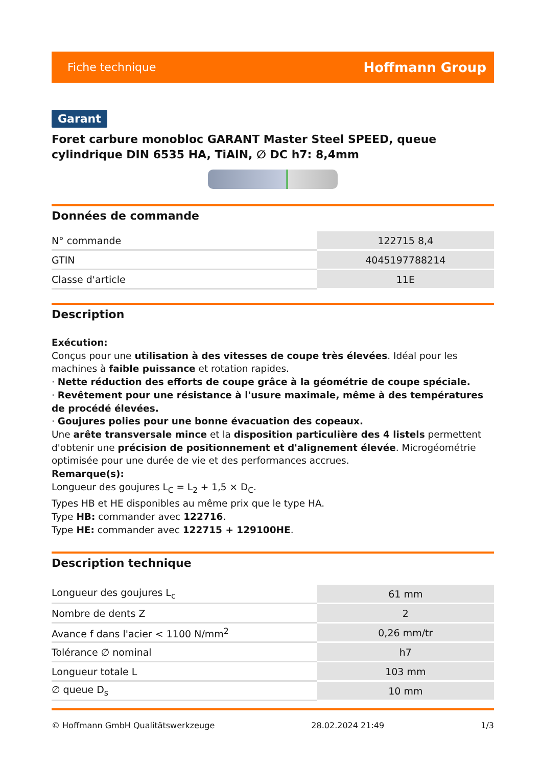Fiche technique Hoffmann Group
Garant
Foret carbure monobloc GARANT Master Steel SPEED, queue cylindrique DIN 6535 HA, TiAlN, ∅ DC h7: 8,4mm
Données de commande
| N° commande | 122715 8,4 |
| GTIN | 4045197788214 |
| Classe d'article | 11E |
Description
Exécution:
Conçus pour une utilisation à des vitesses de coupe très élevées. Idéal pour les machines à faible puissance et rotation rapides.
· Nette réduction des efforts de coupe grâce à la géométrie de coupe spéciale.
· Revêtement pour une résistance à l'usure maximale, même à des températures de procédé élevées.
· Goujures polies pour une bonne évacuation des copeaux.
Une arête transversale mince et la disposition particulière des 4 listels permettent d'obtenir une précision de positionnement et d'alignement élevée. Microgéométrie optimisée pour une durée de vie et des performances accrues.
Remarque(s):
Longueur des goujures L<sub>C</sub> = L<sub>2</sub> + 1,5 × D<sub>C</sub>.
Types HB et HE disponibles au même prix que le type HA.
Type HB: commander avec 122716.
Type HE: commander avec 122715 + 129100HE.
Description technique
| Longueur des goujures L<sub>c</sub> | 61 mm |
| Nombre de dents Z | 2 |
| Avance f dans l'acier < 1100 N/mm<sup>2</sup> | 0,26 mm/tr |
| Tolérance ∅ nominal | h7 |
| Longueur totale L | 103 mm |
| ∅ queue D<sub>s</sub> | 10 mm |
© Hoffmann GmbH Qualitätswerkzeuge 28.02.2024 21:49 1/3